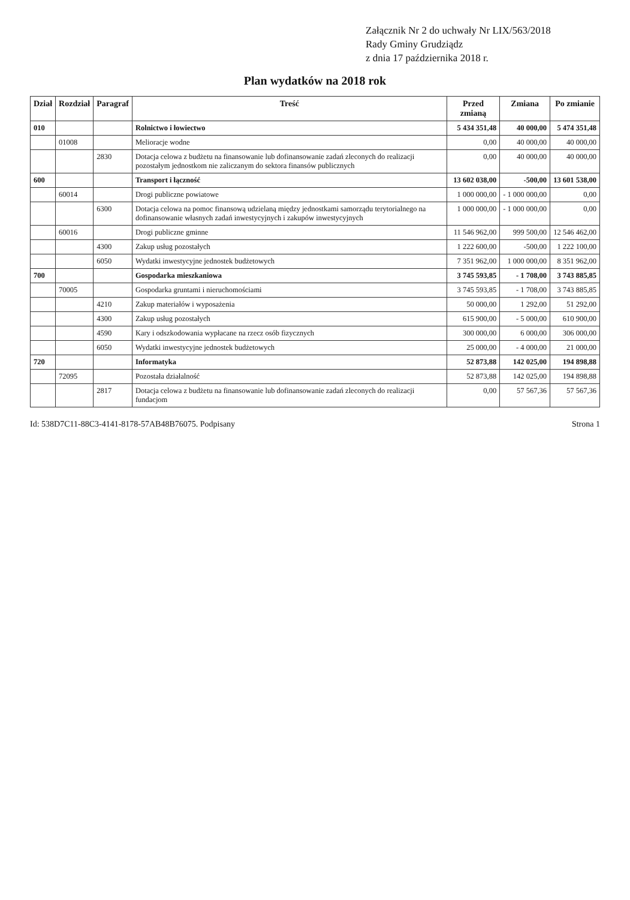Załącznik Nr 2 do uchwały Nr LIX/563/2018
Rady Gminy Grudziądz
z dnia 17 października 2018 r.
Plan wydatków na 2018 rok
| Dział | Rozdział | Paragraf | Treść | Przed zmianą | Zmiana | Po zmianie |
| --- | --- | --- | --- | --- | --- | --- |
| 010 | | | Rolnictwo i łowiectwo | 5 434 351,48 | 40 000,00 | 5 474 351,48 |
| | 01008 | | Melioracje wodne | 0,00 | 40 000,00 | 40 000,00 |
| | | 2830 | Dotacja celowa z budżetu na finansowanie lub dofinansowanie zadań zleconych do realizacji pozostałym jednostkom nie zaliczanym do sektora finansów publicznych | 0,00 | 40 000,00 | 40 000,00 |
| 600 | | | Transport i łączność | 13 602 038,00 | -500,00 | 13 601 538,00 |
| | 60014 | | Drogi publiczne powiatowe | 1 000 000,00 | - 1 000 000,00 | 0,00 |
| | | 6300 | Dotacja celowa na pomoc finansową udzielaną między jednostkami samorządu terytorialnego na dofinansowanie własnych zadań inwestycyjnych i zakupów inwestycyjnych | 1 000 000,00 | - 1 000 000,00 | 0,00 |
| | 60016 | | Drogi publiczne gminne | 11 546 962,00 | 999 500,00 | 12 546 462,00 |
| | | 4300 | Zakup usług pozostałych | 1 222 600,00 | -500,00 | 1 222 100,00 |
| | | 6050 | Wydatki inwestycyjne jednostek budżetowych | 7 351 962,00 | 1 000 000,00 | 8 351 962,00 |
| 700 | | | Gospodarka mieszkaniowa | 3 745 593,85 | - 1 708,00 | 3 743 885,85 |
| | 70005 | | Gospodarka gruntami i nieruchomościami | 3 745 593,85 | - 1 708,00 | 3 743 885,85 |
| | | 4210 | Zakup materiałów i wyposażenia | 50 000,00 | 1 292,00 | 51 292,00 |
| | | 4300 | Zakup usług pozostałych | 615 900,00 | - 5 000,00 | 610 900,00 |
| | | 4590 | Kary i odszkodowania wypłacane na rzecz osób fizycznych | 300 000,00 | 6 000,00 | 306 000,00 |
| | | 6050 | Wydatki inwestycyjne jednostek budżetowych | 25 000,00 | - 4 000,00 | 21 000,00 |
| 720 | | | Informatyka | 52 873,88 | 142 025,00 | 194 898,88 |
| | 72095 | | Pozostała działalność | 52 873,88 | 142 025,00 | 194 898,88 |
| | | 2817 | Dotacja celowa z budżetu na finansowanie lub dofinansowanie zadań zleconych do realizacji fundacjom | 0,00 | 57 567,36 | 57 567,36 |
Id: 538D7C11-88C3-4141-8178-57AB48B76075. Podpisany Strona 1